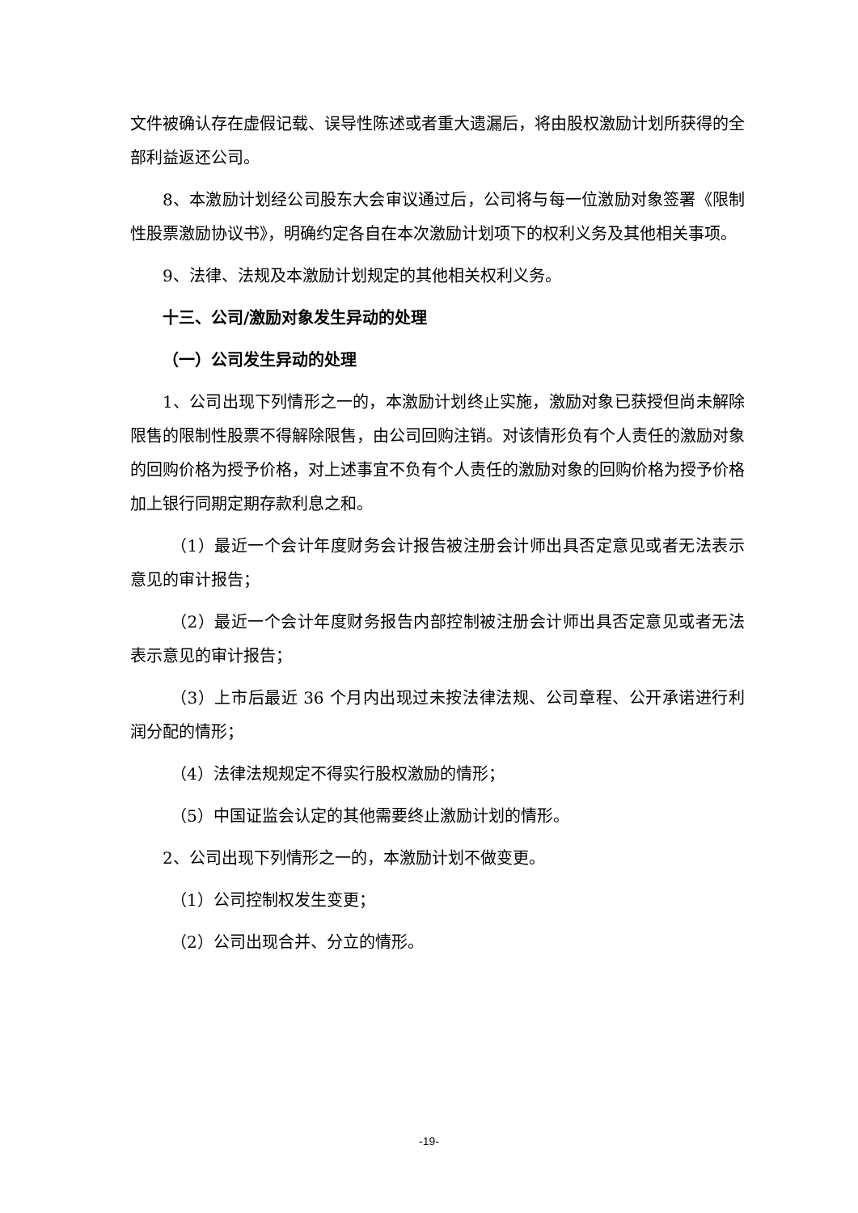文件被确认存在虚假记载、误导性陈述或者重大遗漏后，将由股权激励计划所获得的全部利益返还公司。
8、本激励计划经公司股东大会审议通过后，公司将与每一位激励对象签署《限制性股票激励协议书》，明确约定各自在本次激励计划项下的权利义务及其他相关事项。
9、法律、法规及本激励计划规定的其他相关权利义务。
十三、公司/激励对象发生异动的处理
（一）公司发生异动的处理
1、公司出现下列情形之一的，本激励计划终止实施，激励对象已获授但尚未解除限售的限制性股票不得解除限售，由公司回购注销。对该情形负有个人责任的激励对象的回购价格为授予价格，对上述事宜不负有个人责任的激励对象的回购价格为授予价格加上银行同期定期存款利息之和。
（1）最近一个会计年度财务会计报告被注册会计师出具否定意见或者无法表示意见的审计报告；
（2）最近一个会计年度财务报告内部控制被注册会计师出具否定意见或者无法表示意见的审计报告；
（3）上市后最近 36 个月内出现过未按法律法规、公司章程、公开承诺进行利润分配的情形；
（4）法律法规规定不得实行股权激励的情形；
（5）中国证监会认定的其他需要终止激励计划的情形。
2、公司出现下列情形之一的，本激励计划不做变更。
（1）公司控制权发生变更；
（2）公司出现合并、分立的情形。
-19-